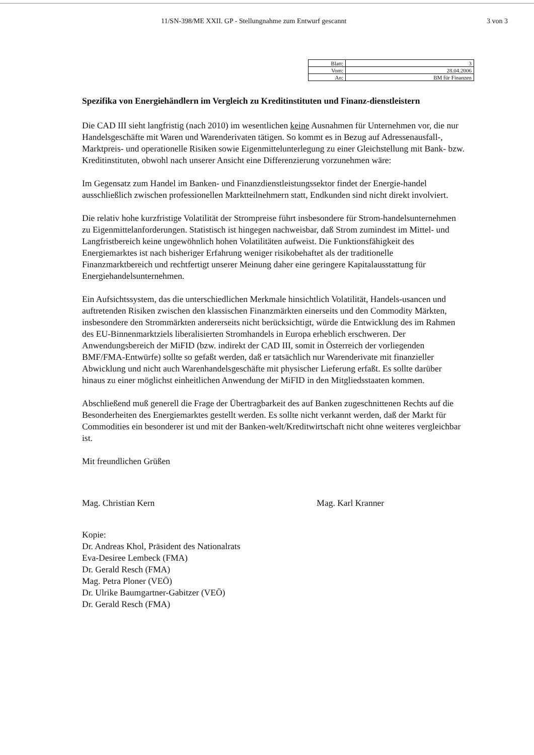11/SN-398/ME XXII. GP - Stellungnahme zum Entwurf gescannt 3 von 3
| Blatt: | 3 |
| Vom: | 28.04.2006 |
| An: | BM für Finanzen |
Spezifika von Energiehändlern im Vergleich zu Kreditinstituten und Finanz-dienstleistern
Die CAD III sieht langfristig (nach 2010) im wesentlichen keine Ausnahmen für Unternehmen vor, die nur Handelsgeschäfte mit Waren und Warenderivaten tätigen. So kommt es in Bezug auf Adressenausfall-, Marktpreis- und operationelle Risiken sowie Eigenmittelunterlegung zu einer Gleichstellung mit Bank- bzw. Kreditinstituten, obwohl nach unserer Ansicht eine Differenzierung vorzunehmen wäre:
Im Gegensatz zum Handel im Banken- und Finanzdienstleistungssektor findet der Energie-handel ausschließlich zwischen professionellen Marktteilnehmern statt, Endkunden sind nicht direkt involviert.
Die relativ hohe kurzfristige Volatilität der Strompreise führt insbesondere für Strom-handelsunternehmen zu Eigenmittelanforderungen. Statistisch ist hingegen nachweisbar, daß Strom zumindest im Mittel- und Langfristbereich keine ungewöhnlich hohen Volatilitäten aufweist. Die Funktionsfähigkeit des Energiemarktes ist nach bisheriger Erfahrung weniger risikobehaftet als der traditionelle Finanzmarktbereich und rechtfertigt unserer Meinung daher eine geringere Kapitalausstattung für Energiehandelsunternehmen.
Ein Aufsichtssystem, das die unterschiedlichen Merkmale hinsichtlich Volatilität, Handels-usancen und auftretenden Risiken zwischen den klassischen Finanzmärkten einerseits und den Commodity Märkten, insbesondere den Strommärkten andererseits nicht berücksichtigt, würde die Entwicklung des im Rahmen des EU-Binnenmarktziels liberalisierten Stromhandels in Europa erheblich erschweren. Der Anwendungsbereich der MiFID (bzw. indirekt der CAD III, somit in Österreich der vorliegenden BMF/FMA-Entwürfe) sollte so gefaßt werden, daß er tatsächlich nur Warenderivate mit finanzieller Abwicklung und nicht auch Warenhandelsgeschäfte mit physischer Lieferung erfaßt. Es sollte darüber hinaus zu einer möglichst einheitlichen Anwendung der MiFID in den Mitgliedsstaaten kommen.
Abschließend muß generell die Frage der Übertragbarkeit des auf Banken zugeschnittenen Rechts auf die Besonderheiten des Energiemarktes gestellt werden. Es sollte nicht verkannt werden, daß der Markt für Commodities ein besonderer ist und mit der Banken-welt/Kreditwirtschaft nicht ohne weiteres vergleichbar ist.
Mit freundlichen Grüßen
Mag. Christian Kern Mag. Karl Kranner
Kopie:
Dr. Andreas Khol, Präsident des Nationalrats
Eva-Desiree Lembeck (FMA)
Dr. Gerald Resch (FMA)
Mag. Petra Ploner (VEÖ)
Dr. Ulrike Baumgartner-Gabitzer (VEÖ)
Dr. Gerald Resch (FMA)